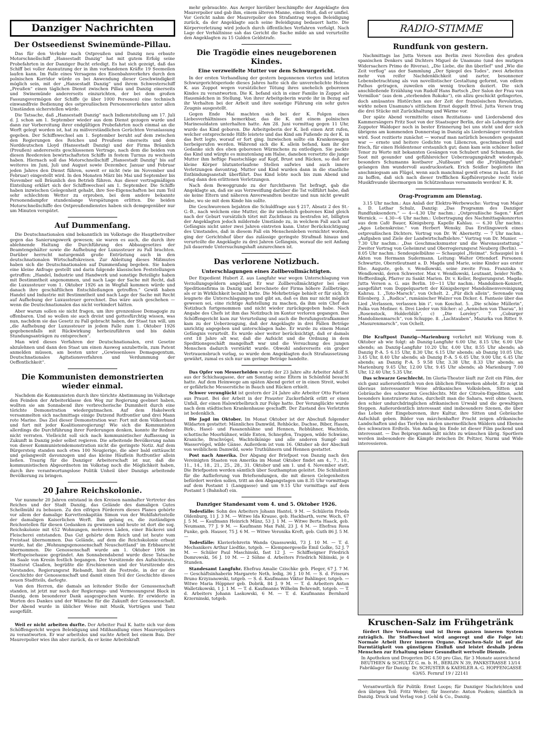Danziger Nachrichten
Der Ostseedienst Swinemünde-Pillau.
Das für den Verkehr nach Ostpreußen und Danzig neu erbaute Motorschnellschiff „Hansestadt Danzig“ hat mit gutem Erfolg seine Probefahrten in der Danziger Bucht erledigt. Es hat sich gezeigt, daß das Schiff bei voller Ausnutzung der in ihm vorhandenen Kräfte 19 Seemeilen laufen kann. Im Falle eines Versagens des Eisenbahnverkehrs durch den polnischen Korridor würde es bei Anwendung dieser Geschwindigkeit möglich sein, mit der „Hansestadt Danzig“ und ihrem Schwesterschiff „Preußen“ einen täglichen Dienst zwischen Pillau und Danzig einerseits und Swinemünde andererseits einzurichten, der bei dem großen Fassungsvermögen der Schiffe (je über 1000 Personen) eine technisch einwandfreie Bedienung des ostpreußischen Personenverkehrs unter allen Umständen sicherstellen würde.
Die Tatsache, daß „Hansestadt Danzig“ nach Indienststellung am 17. Juli d. J. schon am 1. September wieder aus dem Dienst gezogen wurde und dann zur Vorbereitung ihrer endgültigen Probefahrten noch einmal an die Werft gelegt worden ist, hat zu mißverständlichen Gerüchten Veranlassung gegeben. Der Schiffswechsel am 1. September beruht auf dem zwischen den Regierungen des Reiches und Preußens einerseits und dem Norddeutschen Lloyd (Hansestadt Danzig) und der Firma Bräunlich (Preußen) andererseits geschlossenen Vertrage, nach dem die beiden von diesen Reedereien bewirtschafteten Schiffe in festem Turnus zu wechseln haben. Hiernach soll das Motorschnellschiff „Hansestadt Danzig“ bis auf weiteres im Juni, Juli und August sowie Dezember, Januar und Februar jeden Jahres den Dienst führen, soweit er nicht (wie im November und Februar) eingestellt wird. In den Monaten März bis Mai und September bis November soll Bräunlich den Betrieb führen. Aus dieser vertragmäßigen Einteilung erklärt sich der Schiffswechsel am 1. September. Die Schiffe haben inzwischen Gelegenheit gehabt, ihre See-Eigenschaften bei zum Teil sehr schlechtem Wetter zu erproben, bei dem andere bekannte Personendampfer stundenlange Verspätungen erlitten. Die beiden Motorschnellschiffe des Ostpreußendienstes haben sich demgegenüber nur um Minuten verspätet.
Auf Dummenfang.
Die Deutschnationalen sind bekanntlich im Volkstage die Hauptbetreiber gegen das Sanierungswerk gewesen; sie waren es auch, die durch ihre ablehnende Haltung die Durchführung des Abbaugesetzes der Beamtengehälter sowie die Aufhebung der Luxussteuer zu Fall brachten. Darüber herrscht naturgemäß große Entrüstung auch in den deutschnationalen Wirtschaftskreisen. Zur Ableitung dieses Mißmutes haben sich die Deutschnationalen auf Dummenfang begeben. Sie haben eine kleine Anfrage gestellt und darin folgende klassischen Feststellungen getroffen: „Handel, Industrie und Handwerk und sonstige Beteiligte haben mit Bestimmtheit angenommen, und nach Lage der Sache mit Recht, daß die Luxussteuer vom 1. Oktober 1926 an in Wegfall kommen würde und danach ihre geschäftlichen Entschließungen getroffen.“ Gewiß haben Handel und Industrie mit Bestimmtheit und nach Lage der Sache mit Recht auf Aufhebung der Luxussteuer gerechnet. Das wäre auch geschehen — wenn die Deutschnationalen das nicht verhindert hätten.
Aber warum sollen sie nicht fragen, um ihre grenzenlose Demagogie zu offenbaren. Und so wollen sie auch dreist und gottesfürchtig wissen, was nun, nachdem sie das Gesetz zu Fall gebracht haben, der Staat tun will, um „die Aufhebung der Luxussteuer in jedem Falle zum 1. Oktober 1926 gegebenenfalls mit Rückwirkung herbeizuführen und bis dahin Stundungsanträgen zu entsprechen“.
Man wird dieses Verfahren der Deutschnationalen, erst Gesetze abzulehnen und dann den Staat um einen Ausweg anzubetteln, zum Patent anmelden müssen, am besten unter „Gewissenloses Demagogentum, Deutschnationales Agitationsverfahren und Verdummung der Oeffentlichkeit“.
Die Kommunisten demonstrierten wieder einmal.
Nachdem die Kommunisten durch ihre törichte Abstimmung im Volkstage den Feinden der Arbeiterklasse den Weg zur Regierung geebnet haben, wollten sie am Sonnabend ihre verbrecherische Dummheit durch eine törichte Demonstration wiedergutmachen. Auf dem Hakelwerk versammelten sich nachmittags einige Dutzend Rotfrontler und drei Mann rote Marine. Das Ziel dieser Demonstration war: Fort mit dem Völkerbund und fort mit jeder Koalitionsregierung! Wie sich die Kommunisten allerdings die Durchführung ihrer Forderungen denken, konnte ihr Redner nicht verraten. Vielleicht soll sich nach kommunistischer Auffassung in Zukunft in Danzig jeder selbst regieren. Die arbeitende Bevölkerung nahm von dieser Kommunistendemonstration nicht die geringste Notiz. Auf dem Bürgersteig standen noch etwa 100 Neugierige, die aber bald enttäuscht und gelangweilt davonzogen und das kleine Häuflein Rotfrontler allein ließen. Traurig für die Danziger Arbeiterschaft ist nur, daß die kommunistischen Abgeordneten im Volkstag noch die Möglichkeit haben, durch ihre verantwortungslose Politik Unheil über Danzigs arbeitende Bevölkerung zu bringen.
20 Jahre Reichskolonie.
Vor nunmehr 20 Jahren entstand in den Kreisen namhafter Vertreter des Reiches und der Stadt Danzig, das Gelände des damaligen Gutes Schellmühl zu bebauen. Zu den eifrigen Förderern dieses Planes gehörte vor allem der damalige Korvettenkapitän Simon von der Wohlfahrtsstelle der damaligen Kaiserlichen Werft. Ihm gelang es, die zuständigen Reichsstellen für diesen Gedanken zu gewinnen und heute ist dort die sog. Reichskolonie mit 652 Wohnungen, mehreren Läden, einer Bäckerei und Fleischerei entstanden. Das Gut gehörte dem Reich und ist heute vom Freistaat übernommen. Das Gelände, auf dem die Reichskolonie erbaut wurde, hat die „Wohnungsgenossenschaft Neuschottland“ im Erbbaurecht übernommen. Die Genossenschaft wurde am 1. Oktober 1906 im Werftspeisehause gegründet. Am Sonnabendabend wurde diese Tatsache im Saale von Kresin festlich begangen. Der Vorsitzende des Aufsichtsrats, Staatsrat Claaßen, begrüßte die Erschienenen und der Vorsitzende des Vorstandes, Regierungsrat Riebandt, hielt die Festrede, in der er die Geschichte der Genossenschaft und damit einen Teil der Geschichte dieses neuen Stadtteils, darlegte.
Von den Herren, die damals an leitender Stelle der Genossenschaft standen, ist jetzt nur noch der Regierungs- und Vermessungsrat Block in Danzig, dem besonderer Dank ausgesprochen wurde. Er erwiderte in Worten des Dankes und der Wünsche für die Zukunft der Genossenschaft. Der Abend wurde in üblicher Weise mit Musik, Vorträgen und Tanz ausgefüllt.
Weil er nicht arbeiten durfte. Der Arbeiter Paul K. hatte sich vor dem Schöffengericht wegen Beleidigung und Mißhandlung eines Maurerpoliers zu verantworten. Er war arbeitslos und suchte Arbeit bei einem Bau. Der Maurerpolier wies ihn aber zurück, da er keine Arbeitskraft
mehr gebrauchte. Aus Aerger hierüber beschimpfte der Angeklagte den Maurerpolier und gab ihm, einem älteren Manne, einen Stoß, daß er umfiel. Vor Gericht nahm der Maurerpolier den Strafantrag wegen Beleidigung zurück, da der Angeklagte auch seine Beleidigung bedauert hatte. Die Körperverletzung wird jedoch durch öffentliches Verfahren verfolgt. Nach Lage der Verhältnisse sah das Gericht die Sache milde an und verurteilte den Angeklagten zu 15 Gulden Geldstrafe.
Die Tragödie eines neugeborenen Kindes.
Eine verzweifelte Mutter vor dem Schwurgericht.
In der ersten Verhandlung der gestern begonnenen vierten und letzten Schwurgerichtsperiode dieses Jahres hatte sich die unverehelichte Helene K. aus Zoppot wegen vorsätzlicher Tötung ihres unehelich geborenen Kindes zu verantworten. Die K. befand sich in einer Familie in Zoppot als Hausmädchen in Stellung. Von ihrer Arbeitgeberin wurde ihr in Bezug auf ihr Verhalten bei der Arbeit und ihre sonstige Führung ein sehr gutes Zeugnis ausgestellt.
Gegen Ende Mai machten sich bei der K. Folgen eines Liebesverhältnisses bemerkbar, das die K. mit einem polnischen Marinesoldaten unterhalten hatte. Am 28. Juni vormittag gegen 11 Uhr, wurde das Kind geboren. Die Arbeitgeberin der K. ließ einen Arzt rufen, welcher entsprechende Hilfe leistete und das Kind am Fußende zu der K. in das Bett legte, worauf er fort ging. Inzwischen sollte ein Krankenwagen herbeigerufen werden. Während sich die K. allein befand, kam ihr der Gedanke sich des eben geborenen Würmchens zu entledigen. Sie packte das Kind und würgte es minutenlang am Halse, daneben versetzte die junge Mutter ihm heftige Faustschläge auf Kopf, Brust und Rücken, so daß der kleine Körper blutunterlaufene Stellen aufwies und auch innere Verletzungen davontrug. Mutter und Kind wurden dann in die staatliche Entbindungsanstalt überführt. Das Kind lebte noch bis zum Abend und erlag dann den erlittenen Verletzungen.
Nach dem Beweggrunde zu der furchtbaren Tat befragt, gab die Angeklagte an, daß sie aus Verzweiflung darüber die Tat vollführt habe, daß sie keine Eltern und näheren Anverwandten besitze und nun nicht gewußt habe, wo sie mit dem Kinde hin sollte.
Die Geschworenen bejahten die Schuldfrage aus § 217, Absatz 2 des St.-G.-B., nach welchem eine Mutter, die ihr unehelich geborenes Kind gleich nach der Geburt vorsätzlich tötet mit Zuchthaus zu bestrafen ist, billigten der Angeklagten jedoch mildernde Umstände zu, in welchem Fall auch auf Gefängnis nicht unter zwei Jahren eintreten kann. Unter Berücksichtigung des Umstandes, daß in diesem Fall ein Menschenleben vernichtet worden, ging der Gerichtshof über das zulässige geringste Strafmaß hinaus und verurteilte die Angeklagte zu drei Jahren Gefängnis, worauf die seit Anfang Juli dauernde Untersuchungshaft anzurechnen ist.
Das verlorene Notizbuch.
Unterschlagungen eines Zollbevollmächtigten.
Der Expedient Hubert Z. aus Langfuhr war wegen Unterschlagung von Verzollungsgeldern angeklagt. Er war Zollbevollmächtigter bei einer Speditionsfirma in Danzig und berechnete der Firma höhere Zollbeträge, als er in Wirklichkeit bezahlt hatte. Die Mehrbeträge behielt er für sich. Er leugnete die Unterschlagungen und gibt an, daß es ihm nur nicht möglich gewesen sei, eine richtige Aufstellung zu machen, da ihm sein Chef das Notizbuch fortgenommen und nicht wieder zurückgegeben habe. Nach Angabe des Chefs ist ihm das Notizbuch im Kontor verloren gegangen. Das Schöffengericht kam zur Verurteilung und auch die Berufungsstrafkammer kam zu der Ueberzeugung, daß der Angeklagte in drei Fällen Beträge unrichtig angegeben und unterschlagen habe. Er wurde zu einem Monat Gefängnis verurteilt. Es wurde aber weiter berücksichtigt, daß er damals erst 18 Jahre alt war, daß die Aufsicht und die Ordnung in dem Speditionsgeschäft mangelhaft war und die Versuchung des jungen Menschen dadurch verstärkt wurde. Obwohl andererseits ein grober Vertrauensbruch vorlag, so wurde dem Angeklagten doch Strafaussetzung gewährt, zumal es sich nur um geringe Beträge handelte.
Das Opfer von Messerhelden wurde der 23 Jahre alte Arbeiter Adolf S. aus der Schichaugasse, der am Sonntag seine Eltern in Schönfeld besucht hatte. Auf dem Heimwege am späten Abend geriet er in einen Streit, wobei er gefährliche Messerstiche in Bauch und Rücken erhielt.
Schwer verunglückt ist gestern der 24 Jahre alte Arbeiter Otto Fortanz aus Praust. Bei der Arbeit in der Prauster Zuckerfabrik erlitt er einen Unfall, der einen Halswirbelbruch zur Folge hatte. Der Verunglückte wurde nach dem städtischen Krankenhause geschafft. Der Zustand des Verletzten ist bedenklich.
Die Jagd im Oktober. Im Monat Oktober ist der Abschuß folgender Wildarten gestattet: Männliches Damwild, Rehböcke, Dachse, Biber, Hasen, Birk-, Hasel- und Fasanenhähne und Hennen, Rebhühner, Wachteln, schottische Moorhühner, wilde Enten, Schnepfen, Trappen, wilde Schwäne, Kraniche, Brachvögel, Wachtelkönige und alle anderen Sumpf- und Wasservögel, wilde Gänse. Außerdem ist vom 16. Oktober ab der Abschuß von weiblichem Damwild, sowie Truthühnern und Hennen gestattet.
Post nach Amerika. Der Abgang der Briefpost von Danzig nach den Vereinigten Staaten von Amerika im Monat Oktober findet am 4., 7., 10., 11., 14., 18., 21., 25., 28., 31. Oktober und am 1. und 4. November statt. Die Briefposten werden sämtlich über Southampton geleitet. Die Schlußzeit für die Auflieferung von Briefsendungen, die mit diesen Gelegenheiten befördert werden sollen, tritt an den Abgangstagen um 8.35 Uhr vormittags auf dem Postamt 1 (Langgasse) und um 9.15 Uhr vormittags auf dem Postamt 5 (Bahnhof) ein.
Danziger Standesamt vom 4. und 5. Oktober 1926.
Todesfälle: Sohn des Arbeiters Johann Hantel, 9 M. — Schülerin Frieda Oldenburg, 11 J. 3 M. — Witwe Ida Krause, geb. Hackbarth, verw. Woch, 67 J. 5 M. — Kaufmann Heinrich Münz, 53 J. 1 M. — Witwe Berta Haack, geb. Neumann, 77 J. 9 M. — Kaufmann Max Fahl, 23 J. 4 M. — Ehefrau Rosa Funke, geb. Hauser, 75 J. 6 M. — Witwe Veronika Kreft, geb. Guth 86 J. 5 M. —
Todesfälle: Klavierlehrerin Wanda Quassowski, 73 J. 10 M. — T. d. Mechanikers Arthur Liedtke, totgeb. — Klempnergeselle Emil Golke, 52 J. 7 M. — Schüler Paul Maschinski, fast 12 J. — Schiffseigner Friedrich Domrowski, 56 J. 10 M. — 2 Söhne d. Arbeiters Friedrich Nibinski, je 4 Stunden.
Standesamt Langfuhr. Ehefrau Amalie Czischke geb. Pleger, 67 J. 7 M. — Geschäftsinhaberin Margarete Neth, ledig, 36 J. 10 M. — S. d. Friseurs Bruno Krzyzanowski, totgeb. — S. d. Kaufmanns Viktor Bahlinger, totgeb. — Witwe Maria Höppner geb. Dobrik, 84 J. 9 M. — T. d. Arbeiters Anton Walletzkowski, 1 J. 1 M. — T. d. Kaufmanns Wilhelm Behrendt, totgeb. — T. d. Arbeiters Johann Laskowski, 6 M. — T. d. Kaufmanns Bernhard Krzerninski, totgeb.
RADIO-STIMME
Rundfunk von gestern.
Nachmittags las Jutta Versen aus Berlin zwei Novellen des großen spanischen Denkers und Dichters Miguel de Unamuno (und des mutigen Widersachers Primo de Riveras), „Die Liebe, die ihn überlief“ und „Wie die Zeit verflog“ aus der Sammlung „Der Spiegel des Todes“, zwei Arbeiten mehr von reifer Nachdenklichkeit und zarter, besonnener Lebensbetrachtung als von novellistischer Gestaltung geformt, von edlem Pathos getragen, zuweilen ein wenig trocken doziert. Die sich anschließende Erzählung von Rudolf Hans Bartsch „Der Salon der Frau von Vermillon“ (aus dem „sterbenden Rokoko“), ein allzu geschickt gefingertes, doch amüsantes Histörchen aus der Zeit der französischen Revolution, wirkte neben Unamuno's sittlichem Ernst doppelt frivol. Jutta Versen trug die drei Stücke mit Zurückhaltung und Wärme vor.
Der späte Abend vermittelte einen Rezitations- und Liederabend des Kammersängers Fritz Soot von der Staatsoper Berlin, der als Lohengrin der Zoppoter Waldoper noch in bester Erinnerung bei uns steht und der sich übrigens am kommenden Donnerstag in Danzig als Liedersänger vorstellen wird. Soot rezitierte zunächst — worauf man natürlich besonders gespannt war — ernste und heitere Gedichte von Liliencron, geschmackvoll und frisch, für einen Heldentenor erstaunlich gut; dann kam sein schöner heller Tenor zu Worte mit bekannten Gesängen von Schubert und Schumann, die Soot mit gesunder und gefühlsreicher Ueberzeugungskraft wiedergab, besonders Schumanns kostbarer „Nußbaum“ und die „Frühlingsfahrt“ gelangen ihm wundervoll ausdrucksstark. Erich Seidler begleitete ihn anschmiegsam am Flügel, wenn auch manchmal gewiß etwas zu laut. Es ist zu hoffen, daß sich nach dieser trefflichen Kopfhörerprobe recht viele Musikfreunde übermorgen im Schützenhaus versammeln werden! K. R.
Orag-Programm am Dienstag.
3.15 Uhr nachm.: Aus Anlaß der Elektro-Werbewoche: Vortrag von Major a. D. Lothar Schulz, Danzig: „Das Programm des Danziger Rundfunksenders.“ — 4—4.30 Uhr nachm.: „Ostpreußische Sagen.“ Kurt Wernick. — 4.30—6 Uhr nachm.: Uebertragung des Nachmittagskonzertes aus dem Café Bauer, Königsberg. Kapelle Kahlau. — 6.30 Uhr nachm.: „Agos Lebenskreise.“ von Herbert Wensky. Das Erstlingswerk eines ostpreußischen Dichters. Vortrag von Dr. W. Abernetty. — 7 Uhr nachm.: „Aufgaben und Ziele der Landwirtschaftslehre.“ Vortrag von Dr. Munier. — 7.30 Uhr nachm.: „Das Geschmacksmuster und die Warenausstattung.“ Zweiter Vortrag von Geheimrat und Oberregierungsrat Neuberg (Berlin). — 8.05 Uhr nachm.: Sendespielbühne — Schauspiel „Heimat“. Schauspiel in 4 Akten von Hermann Sudermann. Leitung: Walter Ottendorf. Personen: Schwartze, Oberstleutnant a. D. Magda und Marie, seine Kinder aus erster Ehe. Auguste, geb. v. Wendlowski, seine zweite Frau. Franziska v. Wendlowski, deren Schwester. Max v. Wendlowski, Leutnant, beider Neffe. Heffterdingk, Pfarrer zu Sankt Marien. Dr. v. Keller, Regierungsrat. Magda: Jutta Versen a. G. aus Berlin. 10—11 Uhr nachm.: Mandolinen-Konzert, ausgeführt vom Doppelquartett der Königsberger Mandolinenvereinigung Kahrau. 1. „Toto-Marsch“, von Ochelt. 2. „Für dich allein“, Serenade von Eilenberg. 3. „Rodica“, rumänischer Walzer von Dicker. 4. Fantasie über das Lied „Verlassen, verlassen bin i“, von Koschat. 5. „Die schöne Müllerin“, Polka von Meßner. 6. Drei Lieder von Silcher: a) „Aennchen von Tharau“, b) „Rosenstock, Holderblüh“, c) „Die Loreley“. 7. „Coburger Mandolinenmarsch“, von Schuppe. 8. „Lachtauben“, Mazurka von Ritter. 9. „Masurenmarsch“, von Ochelt.
Die Kraftpost Danzig—Marienburg verkehrt mit Wirkung vom 8. Oktober ab wie folgt: ab Danzig-Langfuhr 6.00 Uhr, 8.15 Uhr, 6.00 Uhr abends; an Danzig-Langfuhr 10.20 Uhr, 4.00 Uhr, 8.55 Uhr abends; ab Danzig P.-A. 5 6.15 Uhr, 8.30 Uhr, 6.15 Uhr abends; ab Danzig 10.05 Uhr, 3.45 Uhr, 8.40 Uhr abends; ab Danzig P.-A. 5 6.45 Uhr, 9.00 Uhr, 6.45 Uhr abends; an Danzig P.-A. 5 9.58 Uhr, 3.38 Uhr, 8.33 Uhr abends; an Marienburg 9.45 Uhr, 12.00 Uhr, 9.45 Uhr abends; ab Marienburg 7.00 Uhr, 12.40 Uhr, 5.35 Uhr.
Das schwarze Geschlecht. Im Gloria-Theater läuft zur Zeit ein Film, der sich ganz außerordentlich von den üblichen Filmwerken abhebt. Er zeigt in überaus interessanter Weise afrikanisches Volksleben, Sitten und Gebräuche des schwarzen Geschlechts. Mit der Citroën-Expedition, acht besonders konstruierte Autos, durcheilt man die Sahara, weit ohne Oasen, den schier undurchdringlichen afrikanischen Urwald und die gewaltigen Steppen. Außerordentlich interessant sind insbesondere Szenen, die über das Leben der Eingeborenen, ihre Kultur, ihre Sitten und Gebräuche Aufschluß geben. Bilder von märchenhafter Pracht zeigen afrikanische Landschaften und das Tierleben in den unermeßlichen Wäldern und Ebenen des schwarzen Erdteils. Von Anfang bis Ende ist dieser Film packend und interessant. — Das Beiprogramm läßt nichts zu wünschen übrig. Sportlern werden insbesondere die Kämpfe zwischen Dr. Peltzer, Nurmi und Wide interessieren.
Kruschen-Salz im Frühgetränk
fördert Ihre Verdauung und ist Ihrem ganzen inneren System zuträglich. Ihr Stoffwechsel wird angeregt und die Folge ist: Normale Arbeit Ihrer inneren Organe. Kruschen-Salz ist auf die Darmtätigkeit von günstigem Einfluß und leistet deshalb jedem Menschen zur Erhaltung seiner Gesundheit wertvolle Dienste.
In Apotheken und Drogerien DG 4.50 pro Glas, für 3 Monate ausreichend
BEUTHIEN & SCHULTZ G. m. b. H., BERLIN N 39, PANKSTRASSE 13/14
Fabriklager für Danzig: Dr. SCHUSTER & KAEHLER A.-G. HOPFENGASSE 63/65. Fernruf 19 / 22141
Verantwortlich für Politik: Ernst Loops; für Danziger Nachrichten und den übrigen Teil: Fritz Weber; für Inserate: Anton Fooken; sämtlich in Danzig. Druck und Verlag von J. Gehl & Co., Danzig.